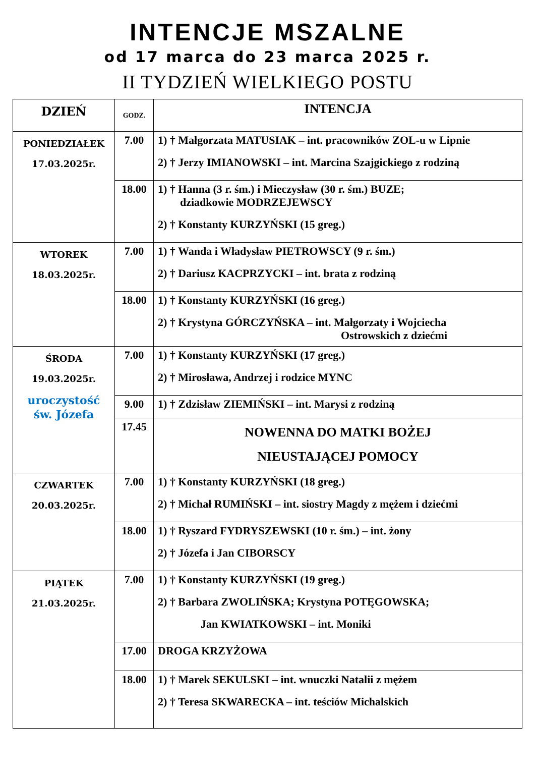INTENCJE MSZALNE
od 17 marca do 23 marca 2025 r.
II TYDZIEŃ WIELKIEGO POSTU
| DZIEŃ | GODZ. | INTENCJA |
| --- | --- | --- |
| PONIEDZIAŁEK 17.03.2025r. | 7.00 | 1) † Małgorzata MATUSIAK – int. pracowników ZOL-u w Lipnie 2) † Jerzy IMIANOWSKI – int. Marcina Szajgickiego z rodziną |
| | 18.00 | 1) † Hanna (3 r. śm.) i Mieczysław (30 r. śm.) BUZE; dziadkowie MODRZEJEWSCY 2) † Konstanty KURZYŃSKI (15 greg.) |
| WTOREK 18.03.2025r. | 7.00 | 1) † Wanda i Władysław PIETROWSCY (9 r. śm.) 2) † Dariusz KACPRZYCKI – int. brata z rodziną |
| | 18.00 | 1) † Konstanty KURZYŃSKI (16 greg.) 2) † Krystyna GÓRCZYŃSKA – int. Małgorzaty i Wojciecha Ostrowskich z dziećmi |
| ŚRODA 19.03.2025r. uroczystość św. Józefa | 7.00 | 1) † Konstanty KURZYŃSKI (17 greg.) 2) † Mirosława, Andrzej i rodzice MYNC |
| | 9.00 | 1) † Zdzisław ZIEMIŃSKI – int. Marysi z rodziną |
| | 17.45 | NOWENNA DO MATKI BOŻEJ NIEUSTAJĄCEJ POMOCY |
| CZWARTEK 20.03.2025r. | 7.00 | 1) † Konstanty KURZYŃSKI (18 greg.) 2) † Michał RUMIŃSKI – int. siostry Magdy z mężem i dziećmi |
| | 18.00 | 1) † Ryszard FYDRYSZEWSKI (10 r. śm.) – int. żony 2) † Józefa i Jan CIBORSCY |
| PIĄTEK 21.03.2025r. | 7.00 | 1) † Konstanty KURZYŃSKI (19 greg.) 2) † Barbara ZWOLIŃSKA; Krystyna POTĘGOWSKA; Jan KWIATKOWSKI – int. Moniki |
| | 17.00 | DROGA KRZYŻOWA |
| | 18.00 | 1) † Marek SEKULSKI – int. wnuczki Natalii z mężem 2) † Teresa SKWARECKA – int. teściów Michalskich |